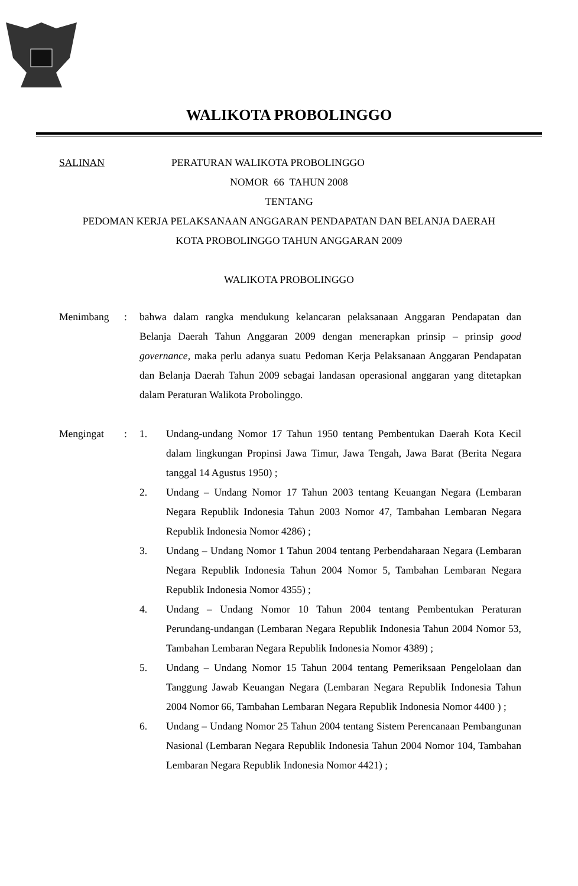WALIKOTA PROBOLINGGO
SALINAN PERATURAN WALIKOTA PROBOLINGGO
NOMOR 66 TAHUN 2008
TENTANG
PEDOMAN KERJA PELAKSANAAN ANGGARAN PENDAPATAN DAN BELANJA DAERAH
KOTA PROBOLINGGO TAHUN ANGGARAN 2009
WALIKOTA PROBOLINGGO
Menimbang : bahwa dalam rangka mendukung kelancaran pelaksanaan Anggaran Pendapatan dan Belanja Daerah Tahun Anggaran 2009 dengan menerapkan prinsip – prinsip good governance, maka perlu adanya suatu Pedoman Kerja Pelaksanaan Anggaran Pendapatan dan Belanja Daerah Tahun 2009 sebagai landasan operasional anggaran yang ditetapkan dalam Peraturan Walikota Probolinggo.
Mengingat : 1. Undang-undang Nomor 17 Tahun 1950 tentang Pembentukan Daerah Kota Kecil dalam lingkungan Propinsi Jawa Timur, Jawa Tengah, Jawa Barat (Berita Negara tanggal 14 Agustus 1950) ;
2. Undang – Undang Nomor 17 Tahun 2003 tentang Keuangan Negara (Lembaran Negara Republik Indonesia Tahun 2003 Nomor 47, Tambahan Lembaran Negara Republik Indonesia Nomor 4286) ;
3. Undang – Undang Nomor 1 Tahun 2004 tentang Perbendaharaan Negara (Lembaran Negara Republik Indonesia Tahun 2004 Nomor 5, Tambahan Lembaran Negara Republik Indonesia Nomor 4355) ;
4. Undang – Undang Nomor 10 Tahun 2004 tentang Pembentukan Peraturan Perundang-undangan (Lembaran Negara Republik Indonesia Tahun 2004 Nomor 53, Tambahan Lembaran Negara Republik Indonesia Nomor 4389) ;
5. Undang – Undang Nomor 15 Tahun 2004 tentang Pemeriksaan Pengelolaan dan Tanggung Jawab Keuangan Negara (Lembaran Negara Republik Indonesia Tahun 2004 Nomor 66, Tambahan Lembaran Negara Republik Indonesia Nomor 4400 ) ;
6. Undang – Undang Nomor 25 Tahun 2004 tentang Sistem Perencanaan Pembangunan Nasional (Lembaran Negara Republik Indonesia Tahun 2004 Nomor 104, Tambahan Lembaran Negara Republik Indonesia Nomor 4421) ;